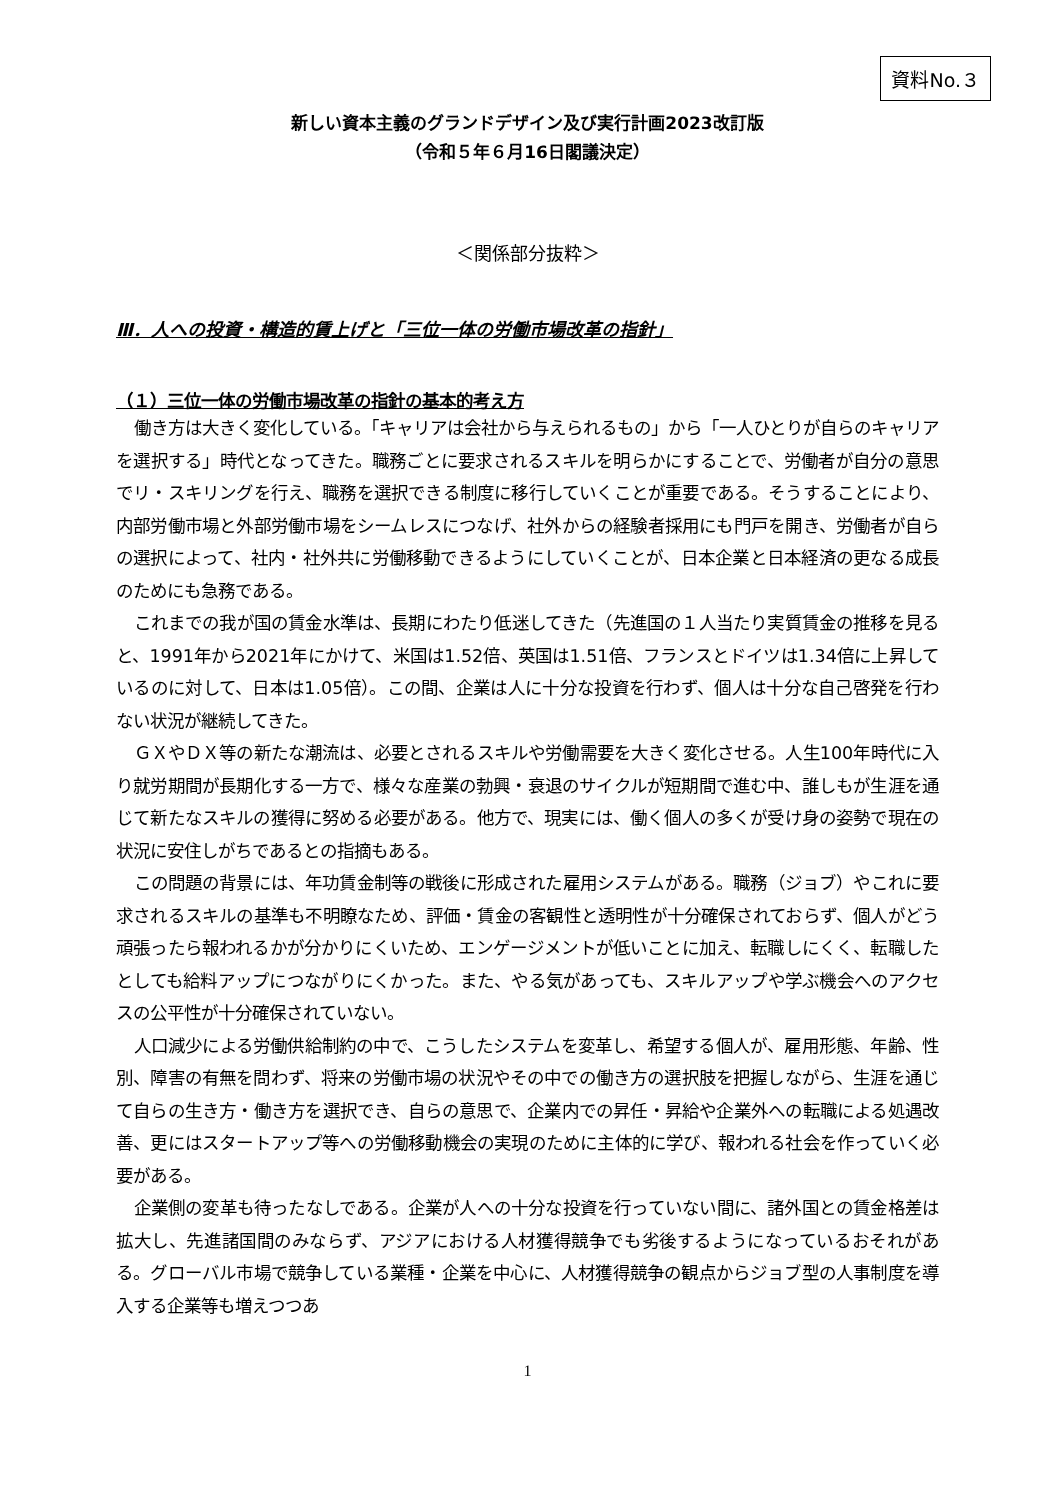資料No.３
新しい資本主義のグランドデザイン及び実行計画2023改訂版
（令和５年６月16日閣議決定）
＜関係部分抜粋＞
Ⅲ．人への投資・構造的賃上げと「三位一体の労働市場改革の指針」
（１）三位一体の労働市場改革の指針の基本的考え方
働き方は大きく変化している。「キャリアは会社から与えられるもの」から「一人ひとりが自らのキャリアを選択する」時代となってきた。職務ごとに要求されるスキルを明らかにすることで、労働者が自分の意思でリ・スキリングを行え、職務を選択できる制度に移行していくことが重要である。そうすることにより、内部労働市場と外部労働市場をシームレスにつなげ、社外からの経験者採用にも門戸を開き、労働者が自らの選択によって、社内・社外共に労働移動できるようにしていくことが、日本企業と日本経済の更なる成長のためにも急務である。
これまでの我が国の賃金水準は、長期にわたり低迷してきた（先進国の１人当たり実質賃金の推移を見ると、1991年から2021年にかけて、米国は1.52倍、英国は1.51倍、フランスとドイツは1.34倍に上昇しているのに対して、日本は1.05倍）。この間、企業は人に十分な投資を行わず、個人は十分な自己啓発を行わない状況が継続してきた。
ＧＸやＤＸ等の新たな潮流は、必要とされるスキルや労働需要を大きく変化させる。人生100年時代に入り就労期間が長期化する一方で、様々な産業の勃興・衰退のサイクルが短期間で進む中、誰しもが生涯を通じて新たなスキルの獲得に努める必要がある。他方で、現実には、働く個人の多くが受け身の姿勢で現在の状況に安住しがちであるとの指摘もある。
この問題の背景には、年功賃金制等の戦後に形成された雇用システムがある。職務（ジョブ）やこれに要求されるスキルの基準も不明瞭なため、評価・賃金の客観性と透明性が十分確保されておらず、個人がどう頑張ったら報われるかが分かりにくいため、エンゲージメントが低いことに加え、転職しにくく、転職したとしても給料アップにつながりにくかった。また、やる気があっても、スキルアップや学ぶ機会へのアクセスの公平性が十分確保されていない。
人口減少による労働供給制約の中で、こうしたシステムを変革し、希望する個人が、雇用形態、年齢、性別、障害の有無を問わず、将来の労働市場の状況やその中での働き方の選択肢を把握しながら、生涯を通じて自らの生き方・働き方を選択でき、自らの意思で、企業内での昇任・昇給や企業外への転職による処遇改善、更にはスタートアップ等への労働移動機会の実現のために主体的に学び、報われる社会を作っていく必要がある。
企業側の変革も待ったなしである。企業が人への十分な投資を行っていない間に、諸外国との賃金格差は拡大し、先進諸国間のみならず、アジアにおける人材獲得競争でも劣後するようになっているおそれがある。グローバル市場で競争している業種・企業を中心に、人材獲得競争の観点からジョブ型の人事制度を導入する企業等も増えつつあ
1